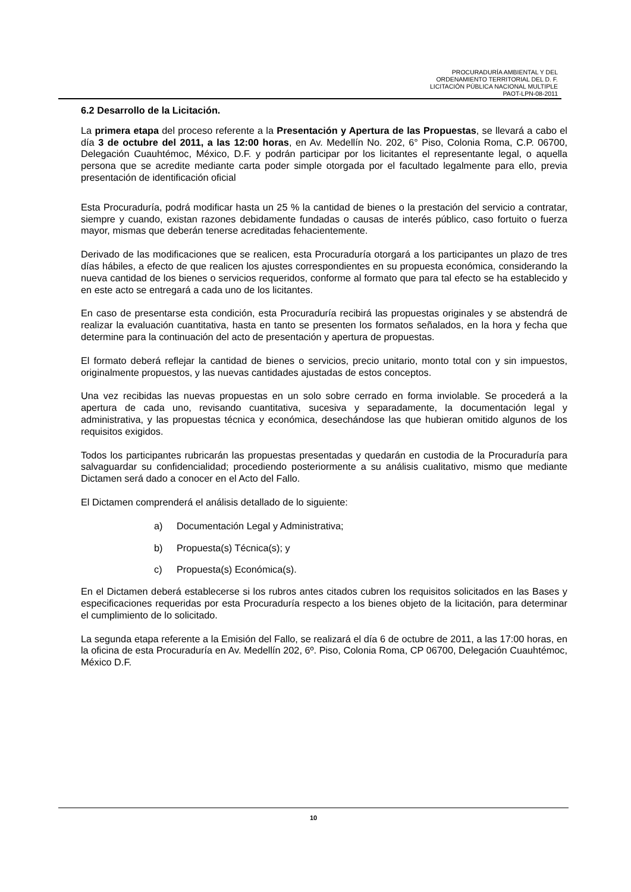PROCURADURÍA AMBIENTAL Y DEL
ORDENAMIENTO TERRITORIAL DEL D. F.
LICITACIÓN PÚBLICA NACIONAL MULTIPLE
PAOT-LPN-08-2011
6.2 Desarrollo de la Licitación.
La primera etapa del proceso referente a la Presentación y Apertura de las Propuestas, se llevará a cabo el día 3 de octubre del 2011, a las 12:00 horas, en Av. Medellín No. 202, 6° Piso, Colonia Roma, C.P. 06700, Delegación Cuauhtémoc, México, D.F. y podrán participar por los licitantes el representante legal, o aquella persona que se acredite mediante carta poder simple otorgada por el facultado legalmente para ello, previa presentación de identificación oficial
Esta Procuraduría, podrá modificar hasta un 25 % la cantidad de bienes o la prestación del servicio a contratar, siempre y cuando, existan razones debidamente fundadas o causas de interés público, caso fortuito o fuerza mayor, mismas que deberán tenerse acreditadas fehacientemente.
Derivado de las modificaciones que se realicen, esta Procuraduría otorgará a los participantes un plazo de tres días hábiles, a efecto de que realicen los ajustes correspondientes en su propuesta económica, considerando la nueva cantidad de los bienes o servicios requeridos, conforme al formato que para tal efecto se ha establecido y en este acto se entregará a cada uno de los licitantes.
En caso de presentarse esta condición, esta Procuraduría recibirá las propuestas originales y se abstendrá de realizar la evaluación cuantitativa, hasta en tanto se presenten los formatos señalados, en la hora y fecha que determine para la continuación del acto de presentación y apertura de propuestas.
El formato deberá reflejar la cantidad de bienes o servicios, precio unitario, monto total con y sin impuestos, originalmente propuestos, y las nuevas cantidades ajustadas de estos conceptos.
Una vez recibidas las nuevas propuestas en un solo sobre cerrado en forma inviolable. Se procederá a la apertura de cada uno, revisando cuantitativa, sucesiva y separadamente, la documentación legal y administrativa, y las propuestas técnica y económica, desechándose las que hubieran omitido algunos de los requisitos exigidos.
Todos los participantes rubricarán las propuestas presentadas y quedarán en custodia de la Procuraduría para salvaguardar su confidencialidad; procediendo posteriormente a su análisis cualitativo, mismo que mediante Dictamen será dado a conocer en el Acto del Fallo.
El Dictamen comprenderá el análisis detallado de lo siguiente:
a) Documentación Legal y Administrativa;
b) Propuesta(s) Técnica(s); y
c) Propuesta(s) Económica(s).
En el Dictamen deberá establecerse si los rubros antes citados cubren los requisitos solicitados en las Bases y especificaciones requeridas por esta Procuraduría respecto a los bienes objeto de la licitación, para determinar el cumplimiento de lo solicitado.
La segunda etapa referente a la Emisión del Fallo, se realizará el día 6 de octubre de 2011, a las 17:00 horas, en la oficina de esta Procuraduría en Av. Medellín 202, 6º. Piso, Colonia Roma, CP 06700, Delegación Cuauhtémoc, México D.F.
10